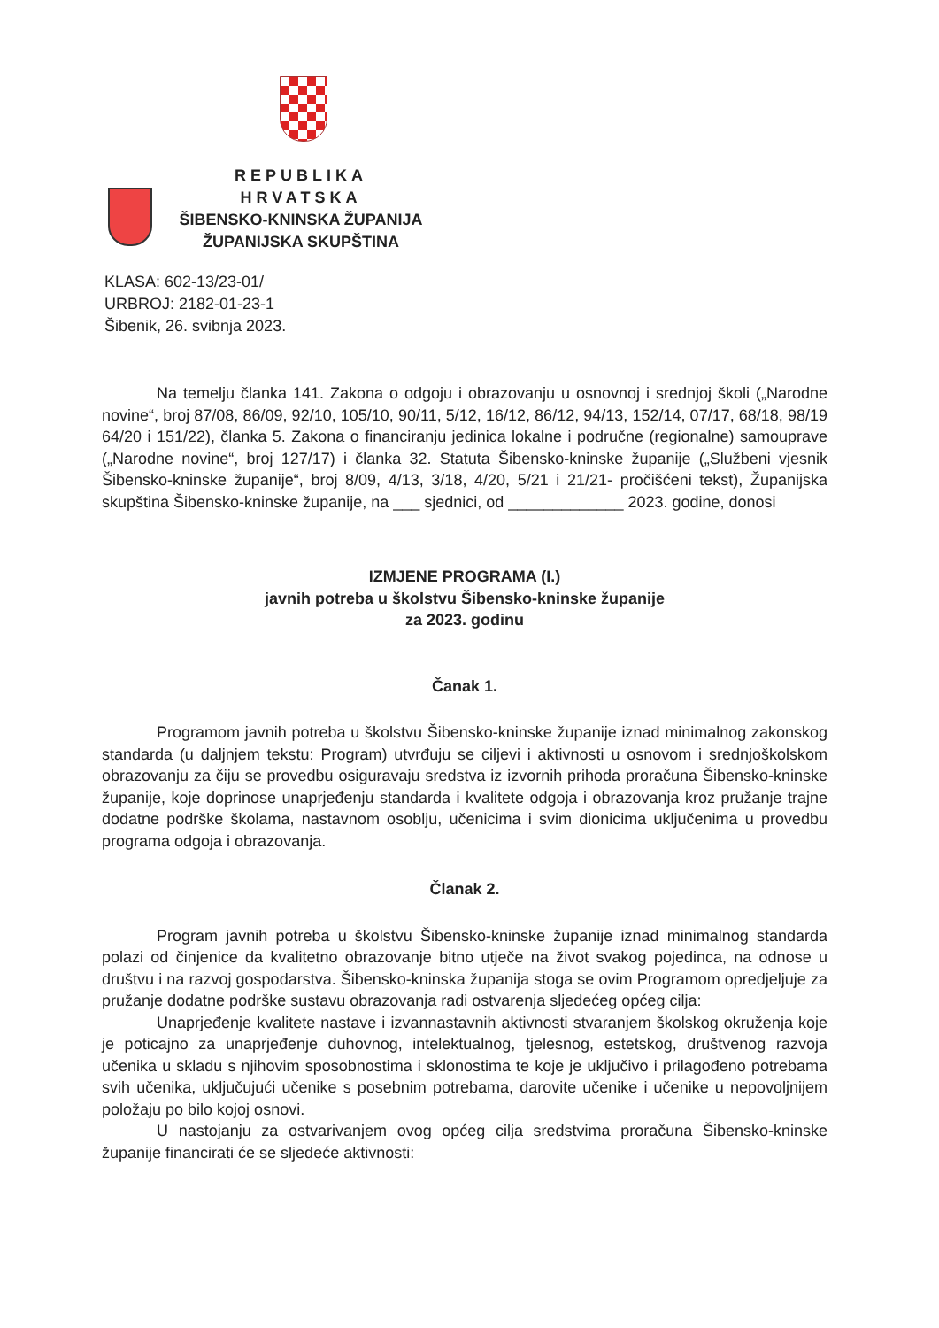REPUBLIKA HRVATSKA
ŠIBENSKO-KNINSKA ŽUPANIJA
ŽUPANIJSKA SKUPŠTINA
KLASA: 602-13/23-01/
URBROJ: 2182-01-23-1
Šibenik, 26. svibnja 2023.
Na temelju članka 141. Zakona o odgoju i obrazovanju u osnovnoj i srednjoj školi („Narodne novine“, broj 87/08, 86/09, 92/10, 105/10, 90/11, 5/12, 16/12, 86/12, 94/13, 152/14, 07/17, 68/18, 98/19 64/20 i 151/22), članka 5. Zakona o financiranju jedinica lokalne i područne (regionalne) samouprave („Narodne novine“, broj 127/17) i članka 32. Statuta Šibensko-kninske županije („Službeni vjesnik Šibensko-kninske županije“, broj 8/09, 4/13, 3/18, 4/20, 5/21 i 21/21- pročišćeni tekst), Županijska skupština Šibensko-kninske županije, na ___ sjednici, od _____________ 2023. godine, donosi
IZMJENE PROGRAMA (I.)
javnih potreba u školstvu Šibensko-kninske županije
za 2023. godinu
Čanak 1.
Programom javnih potreba u školstvu Šibensko-kninske županije iznad minimalnog zakonskog standarda (u daljnjem tekstu: Program) utvrđuju se ciljevi i aktivnosti u osnovom i srednjoškolskom obrazovanju za čiju se provedbu osiguravaju sredstva iz izvornih prihoda proračuna Šibensko-kninske županije, koje doprinose unaprjeđenju standarda i kvalitete odgoja i obrazovanja kroz pružanje trajne dodatne podrške školama, nastavnom osoblju, učenicima i svim dionicima uključenima u provedbu programa odgoja i obrazovanja.
Članak 2.
Program javnih potreba u školstvu Šibensko-kninske županije iznad minimalnog standarda polazi od činjenice da kvalitetno obrazovanje bitno utječe na život svakog pojedinca, na odnose u društvu i na razvoj gospodarstva. Šibensko-kninska županija stoga se ovim Programom opredjeljuje za pružanje dodatne podrške sustavu obrazovanja radi ostvarenja sljedećeg općeg cilja:
Unaprjeđenje kvalitete nastave i izvannastavnih aktivnosti stvaranjem školskog okruženja koje je poticajno za unaprjeđenje duhovnog, intelektualnog, tjelesnog, estetskog, društvenog razvoja učenika u skladu s njihovim sposobnostima i sklonostima te koje je uključivo i prilagođeno potrebama svih učenika, uključujući učenike s posebnim potrebama, darovite učenike i učenike u nepovoljnijem položaju po bilo kojoj osnovi.
U nastojanju za ostvarivanjem ovog općeg cilja sredstvima proračuna Šibensko-kninske županije financirati će se sljedeće aktivnosti: